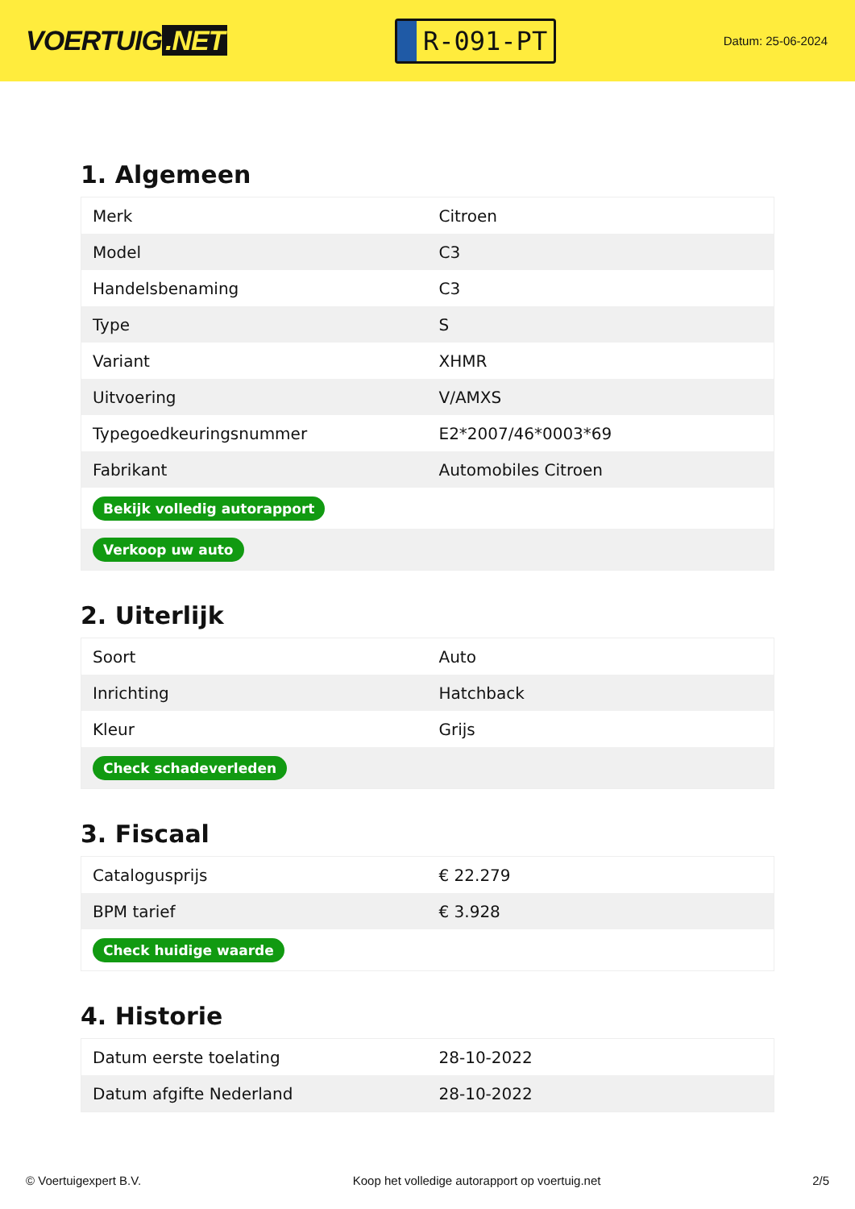VOERTUIG.NET
R-091-PT
Datum: 25-06-2024
1. Algemeen
| Merk | Citroen |
| Model | C3 |
| Handelsbenaming | C3 |
| Type | S |
| Variant | XHMR |
| Uitvoering | V/AMXS |
| Typegoedkeuringsnummer | E2*2007/46*0003*69 |
| Fabrikant | Automobiles Citroen |
| Bekijk volledig autorapport | |
| Verkoop uw auto | |
2. Uiterlijk
| Soort | Auto |
| Inrichting | Hatchback |
| Kleur | Grijs |
| Check schadeverleden | |
3. Fiscaal
| Catalogusprijs | € 22.279 |
| BPM tarief | € 3.928 |
| Check huidige waarde | |
4. Historie
| Datum eerste toelating | 28-10-2022 |
| Datum afgifte Nederland | 28-10-2022 |
© Voertuigexpert B.V. Koop het volledige autorapport op voertuig.net 2/5